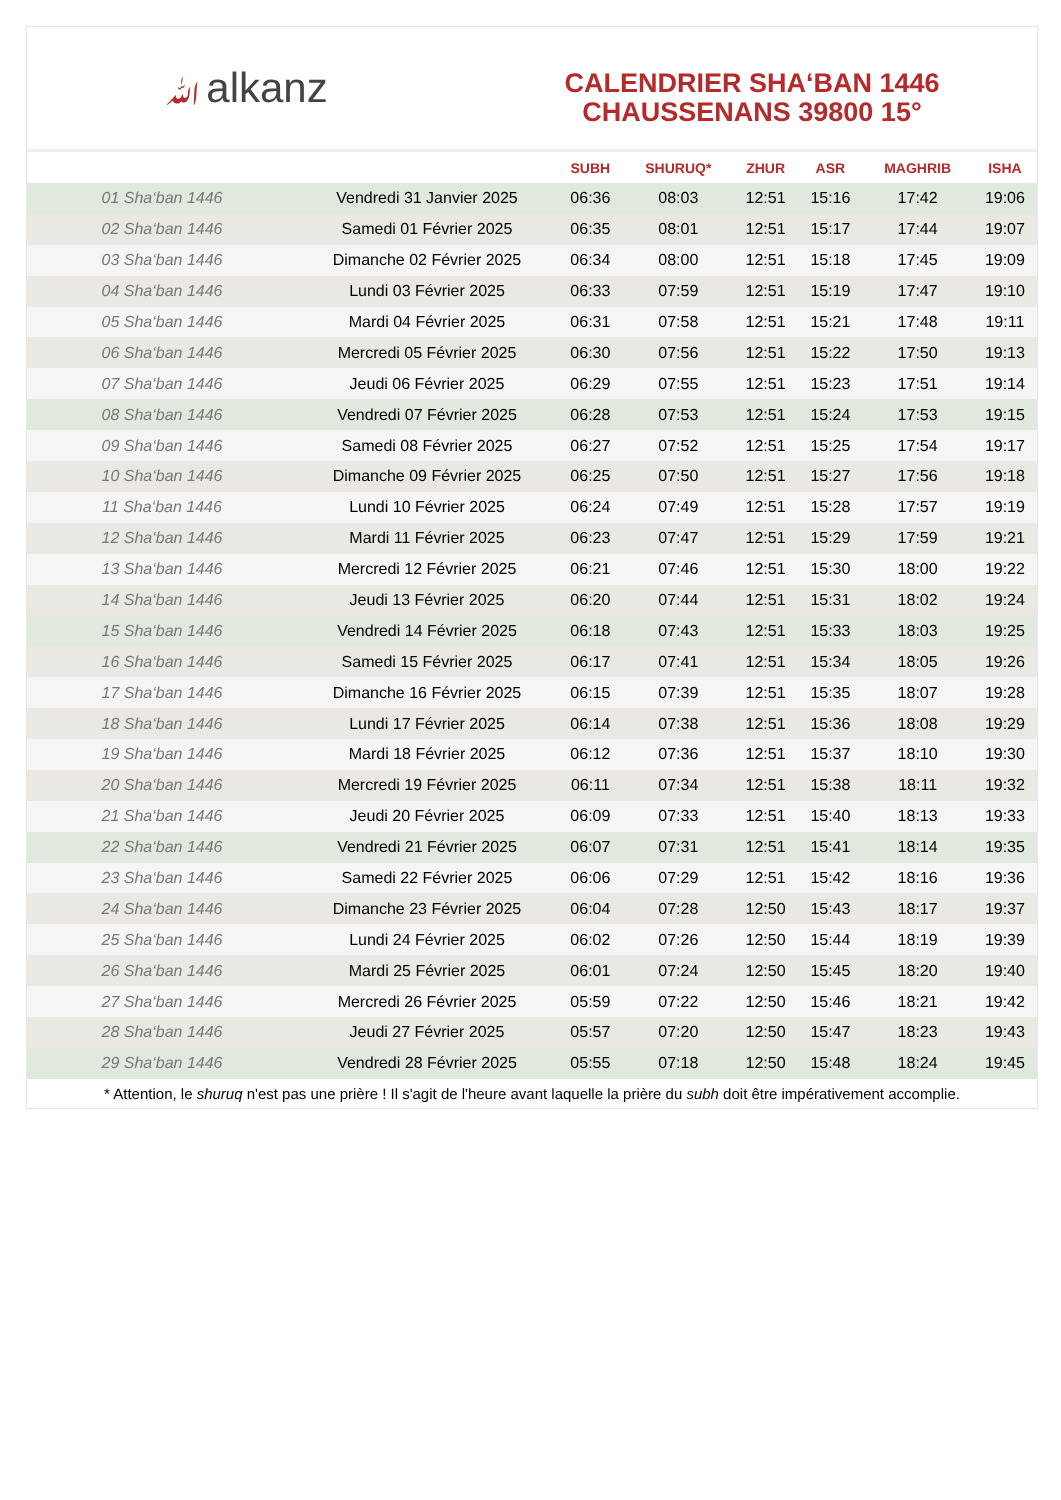ﷲalkanz
CALENDRIER SHA‘BAN 1446
CHAUSSENANS 39800 15°
| | | SUBH | SHURUQ* | ZHUR | ASR | MAGHRIB | ISHA |
| --- | --- | --- | --- | --- | --- | --- | --- |
| 01 Sha‘ban 1446 | Vendredi 31 Janvier 2025 | 06:36 | 08:03 | 12:51 | 15:16 | 17:42 | 19:06 |
| 02 Sha‘ban 1446 | Samedi 01 Février 2025 | 06:35 | 08:01 | 12:51 | 15:17 | 17:44 | 19:07 |
| 03 Sha‘ban 1446 | Dimanche 02 Février 2025 | 06:34 | 08:00 | 12:51 | 15:18 | 17:45 | 19:09 |
| 04 Sha‘ban 1446 | Lundi 03 Février 2025 | 06:33 | 07:59 | 12:51 | 15:19 | 17:47 | 19:10 |
| 05 Sha‘ban 1446 | Mardi 04 Février 2025 | 06:31 | 07:58 | 12:51 | 15:21 | 17:48 | 19:11 |
| 06 Sha‘ban 1446 | Mercredi 05 Février 2025 | 06:30 | 07:56 | 12:51 | 15:22 | 17:50 | 19:13 |
| 07 Sha‘ban 1446 | Jeudi 06 Février 2025 | 06:29 | 07:55 | 12:51 | 15:23 | 17:51 | 19:14 |
| 08 Sha‘ban 1446 | Vendredi 07 Février 2025 | 06:28 | 07:53 | 12:51 | 15:24 | 17:53 | 19:15 |
| 09 Sha‘ban 1446 | Samedi 08 Février 2025 | 06:27 | 07:52 | 12:51 | 15:25 | 17:54 | 19:17 |
| 10 Sha‘ban 1446 | Dimanche 09 Février 2025 | 06:25 | 07:50 | 12:51 | 15:27 | 17:56 | 19:18 |
| 11 Sha‘ban 1446 | Lundi 10 Février 2025 | 06:24 | 07:49 | 12:51 | 15:28 | 17:57 | 19:19 |
| 12 Sha‘ban 1446 | Mardi 11 Février 2025 | 06:23 | 07:47 | 12:51 | 15:29 | 17:59 | 19:21 |
| 13 Sha‘ban 1446 | Mercredi 12 Février 2025 | 06:21 | 07:46 | 12:51 | 15:30 | 18:00 | 19:22 |
| 14 Sha‘ban 1446 | Jeudi 13 Février 2025 | 06:20 | 07:44 | 12:51 | 15:31 | 18:02 | 19:24 |
| 15 Sha‘ban 1446 | Vendredi 14 Février 2025 | 06:18 | 07:43 | 12:51 | 15:33 | 18:03 | 19:25 |
| 16 Sha‘ban 1446 | Samedi 15 Février 2025 | 06:17 | 07:41 | 12:51 | 15:34 | 18:05 | 19:26 |
| 17 Sha‘ban 1446 | Dimanche 16 Février 2025 | 06:15 | 07:39 | 12:51 | 15:35 | 18:07 | 19:28 |
| 18 Sha‘ban 1446 | Lundi 17 Février 2025 | 06:14 | 07:38 | 12:51 | 15:36 | 18:08 | 19:29 |
| 19 Sha‘ban 1446 | Mardi 18 Février 2025 | 06:12 | 07:36 | 12:51 | 15:37 | 18:10 | 19:30 |
| 20 Sha‘ban 1446 | Mercredi 19 Février 2025 | 06:11 | 07:34 | 12:51 | 15:38 | 18:11 | 19:32 |
| 21 Sha‘ban 1446 | Jeudi 20 Février 2025 | 06:09 | 07:33 | 12:51 | 15:40 | 18:13 | 19:33 |
| 22 Sha‘ban 1446 | Vendredi 21 Février 2025 | 06:07 | 07:31 | 12:51 | 15:41 | 18:14 | 19:35 |
| 23 Sha‘ban 1446 | Samedi 22 Février 2025 | 06:06 | 07:29 | 12:51 | 15:42 | 18:16 | 19:36 |
| 24 Sha‘ban 1446 | Dimanche 23 Février 2025 | 06:04 | 07:28 | 12:50 | 15:43 | 18:17 | 19:37 |
| 25 Sha‘ban 1446 | Lundi 24 Février 2025 | 06:02 | 07:26 | 12:50 | 15:44 | 18:19 | 19:39 |
| 26 Sha‘ban 1446 | Mardi 25 Février 2025 | 06:01 | 07:24 | 12:50 | 15:45 | 18:20 | 19:40 |
| 27 Sha‘ban 1446 | Mercredi 26 Février 2025 | 05:59 | 07:22 | 12:50 | 15:46 | 18:21 | 19:42 |
| 28 Sha‘ban 1446 | Jeudi 27 Février 2025 | 05:57 | 07:20 | 12:50 | 15:47 | 18:23 | 19:43 |
| 29 Sha‘ban 1446 | Vendredi 28 Février 2025 | 05:55 | 07:18 | 12:50 | 15:48 | 18:24 | 19:45 |
* Attention, le shuruq n'est pas une prière ! Il s'agit de l'heure avant laquelle la prière du subh doit être impérativement accomplie.